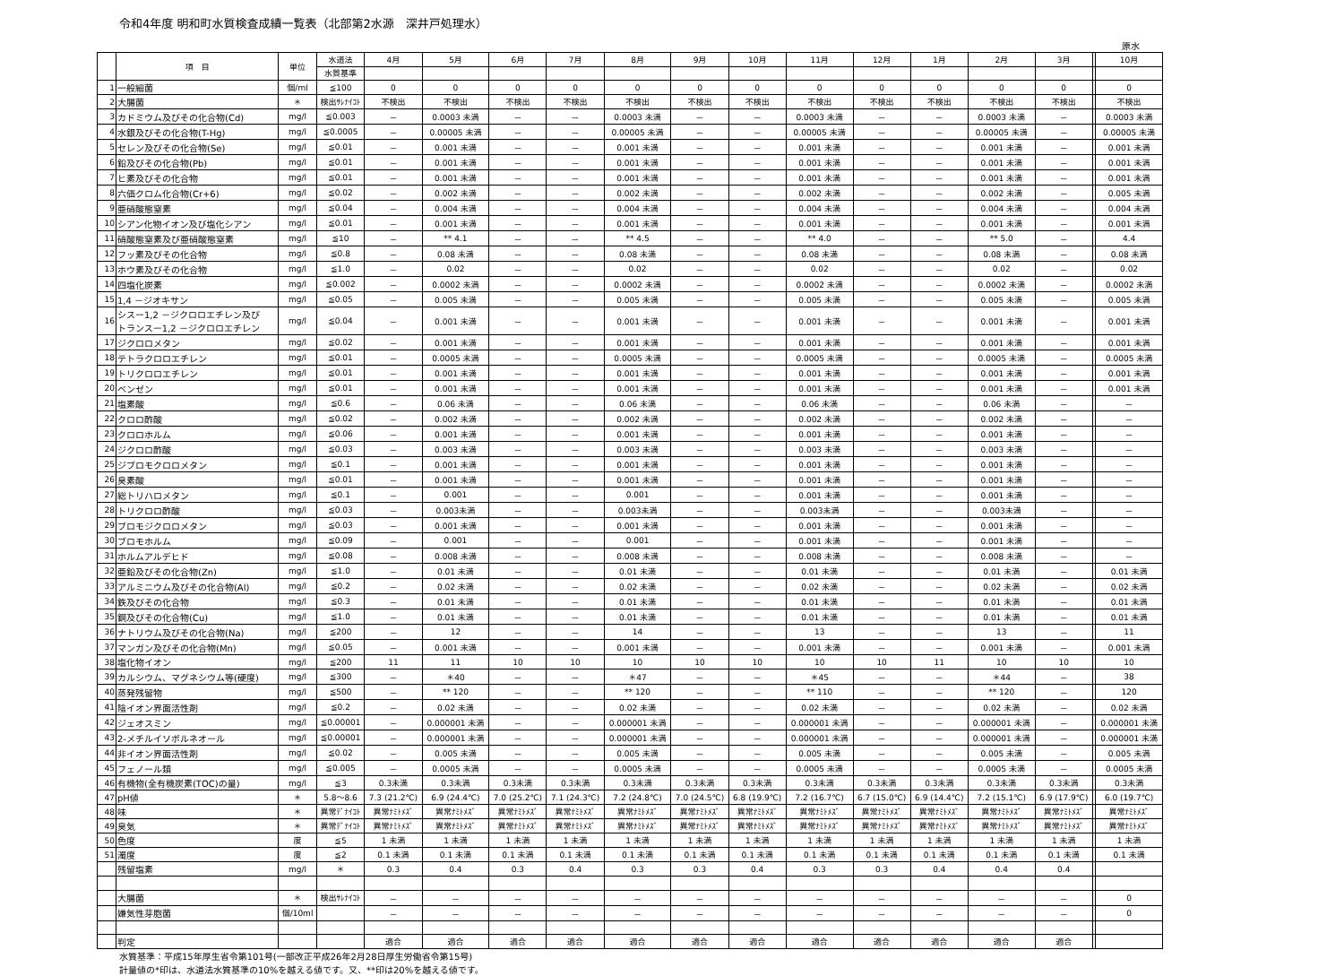令和4年度 明和町水質検査成績一覧表（北部第2水源　深井戸処理水）
原水
| | 項 目 | 単位 | 水道法 | 4月 | 5月 | 6月 | 7月 | 8月 | 9月 | 10月 | 11月 | 12月 | 1月 | 2月 | 3月 | | 10月 |
| --- | --- | --- | --- | --- | --- | --- | --- | --- | --- | --- | --- | --- | --- | --- | --- | --- | --- |
| | | | 水質基準 | | | | | | | | | | | | | | |
| 1 | 一般細菌 | 個/ml | ≦100 | 0 | 0 | 0 | 0 | 0 | 0 | 0 | 0 | 0 | 0 | 0 | 0 | | 0 |
| 2 | 大腸菌 | ＊ | 検出ｻﾚﾅｲｺﾄ | 不検出 | 不検出 | 不検出 | 不検出 | 不検出 | 不検出 | 不検出 | 不検出 | 不検出 | 不検出 | 不検出 | 不検出 | | 不検出 |
| 3 | カドミウム及びその化合物(Cd) | mg/l | ≦0.003 | － | 0.0003 未満 | － | － | 0.0003 未満 | － | － | 0.0003 未満 | － | － | 0.0003 未満 | － | | 0.0003 未満 |
| 4 | 水銀及びその化合物(T-Hg) | mg/l | ≦0.0005 | － | 0.00005 未満 | － | － | 0.00005 未満 | － | － | 0.00005 未満 | － | － | 0.00005 未満 | － | | 0.00005 未満 |
| 5 | セレン及びその化合物(Se) | mg/l | ≦0.01 | － | 0.001 未満 | － | － | 0.001 未満 | － | － | 0.001 未満 | － | － | 0.001 未満 | － | | 0.001 未満 |
| 6 | 鉛及びその化合物(Pb) | mg/l | ≦0.01 | － | 0.001 未満 | － | － | 0.001 未満 | － | － | 0.001 未満 | － | － | 0.001 未満 | － | | 0.001 未満 |
| 7 | ヒ素及びその化合物 | mg/l | ≦0.01 | － | 0.001 未満 | － | － | 0.001 未満 | － | － | 0.001 未満 | － | － | 0.001 未満 | － | | 0.001 未満 |
| 8 | 六価クロム化合物(Cr+6) | mg/l | ≦0.02 | － | 0.002 未満 | － | － | 0.002 未満 | － | － | 0.002 未満 | － | － | 0.002 未満 | － | | 0.005 未満 |
| 9 | 亜硝酸態窒素 | mg/l | ≦0.04 | － | 0.004 未満 | － | － | 0.004 未満 | － | － | 0.004 未満 | － | － | 0.004 未満 | － | | 0.004 未満 |
| 10 | シアン化物イオン及び塩化シアン | mg/l | ≦0.01 | － | 0.001 未満 | － | － | 0.001 未満 | － | － | 0.001 未満 | － | － | 0.001 未満 | － | | 0.001 未満 |
| 11 | 硝酸態窒素及び亜硝酸態窒素 | mg/l | ≦10 | － | ** 4.1 | － | － | ** 4.5 | － | － | ** 4.0 | － | － | ** 5.0 | － | | 4.4 |
| 12 | フッ素及びその化合物 | mg/l | ≦0.8 | － | 0.08 未満 | － | － | 0.08 未満 | － | － | 0.08 未満 | － | － | 0.08 未満 | － | | 0.08 未満 |
| 13 | ホウ素及びその化合物 | mg/l | ≦1.0 | － | 0.02 | － | － | 0.02 | － | － | 0.02 | － | － | 0.02 | － | | 0.02 |
| 14 | 四塩化炭素 | mg/l | ≦0.002 | － | 0.0002 未満 | － | － | 0.0002 未満 | － | － | 0.0002 未満 | － | － | 0.0002 未満 | － | | 0.0002 未満 |
| 15 | 1,4 －ジオキサン | mg/l | ≦0.05 | － | 0.005 未満 | － | － | 0.005 未満 | － | － | 0.005 未満 | － | － | 0.005 未満 | － | | 0.005 未満 |
| 16 | シスー1,2 －ジクロロエチレン及び トランスー1,2 －ジクロロエチレン | mg/l | ≦0.04 | － | 0.001 未満 | － | － | 0.001 未満 | － | － | 0.001 未満 | － | － | 0.001 未満 | － | | 0.001 未満 |
| 17 | ジクロロメタン | mg/l | ≦0.02 | － | 0.001 未満 | － | － | 0.001 未満 | － | － | 0.001 未満 | － | － | 0.001 未満 | － | | 0.001 未満 |
| 18 | テトラクロロエチレン | mg/l | ≦0.01 | － | 0.0005 未満 | － | － | 0.0005 未満 | － | － | 0.0005 未満 | － | － | 0.0005 未満 | － | | 0.0005 未満 |
| 19 | トリクロロエチレン | mg/l | ≦0.01 | － | 0.001 未満 | － | － | 0.001 未満 | － | － | 0.001 未満 | － | － | 0.001 未満 | － | | 0.001 未満 |
| 20 | ベンゼン | mg/l | ≦0.01 | － | 0.001 未満 | － | － | 0.001 未満 | － | － | 0.001 未満 | － | － | 0.001 未満 | － | | 0.001 未満 |
| 21 | 塩素酸 | mg/l | ≦0.6 | － | 0.06 未満 | － | － | 0.06 未満 | － | － | 0.06 未満 | － | － | 0.06 未満 | － | | － |
| 22 | クロロ酢酸 | mg/l | ≦0.02 | － | 0.002 未満 | － | － | 0.002 未満 | － | － | 0.002 未満 | － | － | 0.002 未満 | － | | － |
| 23 | クロロホルム | mg/l | ≦0.06 | － | 0.001 未満 | － | － | 0.001 未満 | － | － | 0.001 未満 | － | － | 0.001 未満 | － | | － |
| 24 | ジクロロ酢酸 | mg/l | ≦0.03 | － | 0.003 未満 | － | － | 0.003 未満 | － | － | 0.003 未満 | － | － | 0.003 未満 | － | | － |
| 25 | ジブロモクロロメタン | mg/l | ≦0.1 | － | 0.001 未満 | － | － | 0.001 未満 | － | － | 0.001 未満 | － | － | 0.001 未満 | － | | － |
| 26 | 臭素酸 | mg/l | ≦0.01 | － | 0.001 未満 | － | － | 0.001 未満 | － | － | 0.001 未満 | － | － | 0.001 未満 | － | | － |
| 27 | 総トリハロメタン | mg/l | ≦0.1 | － | 0.001 | － | － | 0.001 | － | － | 0.001 未満 | － | － | 0.001 未満 | － | | － |
| 28 | トリクロロ酢酸 | mg/l | ≦0.03 | － | 0.003未満 | － | － | 0.003未満 | － | － | 0.003未満 | － | － | 0.003未満 | － | | － |
| 29 | ブロモジクロロメタン | mg/l | ≦0.03 | － | 0.001 未満 | － | － | 0.001 未満 | － | － | 0.001 未満 | － | － | 0.001 未満 | － | | － |
| 30 | ブロモホルム | mg/l | ≦0.09 | － | 0.001 | － | － | 0.001 | － | － | 0.001 未満 | － | － | 0.001 未満 | － | | － |
| 31 | ホルムアルデヒド | mg/l | ≦0.08 | － | 0.008 未満 | － | － | 0.008 未満 | － | － | 0.008 未満 | － | － | 0.008 未満 | － | | － |
| 32 | 亜鉛及びその化合物(Zn) | mg/l | ≦1.0 | － | 0.01 未満 | － | － | 0.01 未満 | － | － | 0.01 未満 | － | － | 0.01 未満 | － | | 0.01 未満 |
| 33 | アルミニウム及びその化合物(Al) | mg/l | ≦0.2 | － | 0.02 未満 | － | － | 0.02 未満 | － | － | 0.02 未満 | － | － | 0.02 未満 | － | | 0.02 未満 |
| 34 | 鉄及びその化合物 | mg/l | ≦0.3 | － | 0.01 未満 | － | － | 0.01 未満 | － | － | 0.01 未満 | － | － | 0.01 未満 | － | | 0.01 未満 |
| 35 | 銅及びその化合物(Cu) | mg/l | ≦1.0 | － | 0.01 未満 | － | － | 0.01 未満 | － | － | 0.01 未満 | － | － | 0.01 未満 | － | | 0.01 未満 |
| 36 | ナトリウム及びその化合物(Na) | mg/l | ≦200 | － | 12 | － | － | 14 | － | － | 13 | － | － | 13 | － | | 11 |
| 37 | マンガン及びその化合物(Mn) | mg/l | ≦0.05 | － | 0.001 未満 | － | － | 0.001 未満 | － | － | 0.001 未満 | － | － | 0.001 未満 | － | | 0.001 未満 |
| 38 | 塩化物イオン | mg/l | ≦200 | 11 | 11 | 10 | 10 | 10 | 10 | 10 | 10 | 10 | 11 | 10 | 10 | | 10 |
| 39 | カルシウム、マグネシウム等(硬度) | mg/l | ≦300 | － | ＊40 | － | － | ＊47 | － | － | ＊45 | － | － | ＊44 | － | | 38 |
| 40 | 蒸発残留物 | mg/l | ≦500 | － | ** 120 | － | － | ** 120 | － | － | ** 110 | － | － | ** 120 | － | | 120 |
| 41 | 陰イオン界面活性剤 | mg/l | ≦0.2 | － | 0.02 未満 | － | － | 0.02 未満 | － | － | 0.02 未満 | － | － | 0.02 未満 | － | | 0.02 未満 |
| 42 | ジェオスミン | mg/l | ≦0.00001 | － | 0.000001 未満 | － | － | 0.000001 未満 | － | － | 0.000001 未満 | － | － | 0.000001 未満 | － | | 0.000001 未満 |
| 43 | 2-メチルイソボルネオール | mg/l | ≦0.00001 | － | 0.000001 未満 | － | － | 0.000001 未満 | － | － | 0.000001 未満 | － | － | 0.000001 未満 | － | | 0.000001 未満 |
| 44 | 非イオン界面活性剤 | mg/l | ≦0.02 | － | 0.005 未満 | － | － | 0.005 未満 | － | － | 0.005 未満 | － | － | 0.005 未満 | － | | 0.005 未満 |
| 45 | フェノール類 | mg/l | ≦0.005 | － | 0.0005 未満 | － | － | 0.0005 未満 | － | － | 0.0005 未満 | － | － | 0.0005 未満 | － | | 0.0005 未満 |
| 46 | 有機物(全有機炭素(TOC)の量) | mg/l | ≦3 | 0.3未満 | 0.3未満 | 0.3未満 | 0.3未満 | 0.3未満 | 0.3未満 | 0.3未満 | 0.3未満 | 0.3未満 | 0.3未満 | 0.3未満 | 0.3未満 | | 0.3未満 |
| 47 | pH値 | ＊ | 5.8～8.6 | 7.3 (21.2℃) | 6.9 (24.4℃) | 7.0 (25.2℃) | 7.1 (24.3℃) | 7.2 (24.8℃) | 7.0 (24.5℃) | 6.8 (19.9℃) | 7.2 (16.7℃) | 6.7 (15.0℃) | 6.9 (14.4℃) | 7.2 (15.1℃) | 6.9 (17.9℃) | | 6.0 (19.7℃) |
| 48 | 味 | ＊ | 異常ﾃﾞﾅｲｺﾄ | 異常ﾅﾐﾄﾒｽﾞ | 異常ﾅﾐﾄﾒｽﾞ | 異常ﾅﾐﾄﾒｽﾞ | 異常ﾅﾐﾄﾒｽﾞ | 異常ﾅﾐﾄﾒｽﾞ | 異常ﾅﾐﾄﾒｽﾞ | 異常ﾅﾐﾄﾒｽﾞ | 異常ﾅﾐﾄﾒｽﾞ | 異常ﾅﾐﾄﾒｽﾞ | 異常ﾅﾐﾄﾒｽﾞ | 異常ﾅﾐﾄﾒｽﾞ | 異常ﾅﾐﾄﾒｽﾞ | | 異常ﾅﾐﾄﾒｽﾞ |
| 49 | 臭気 | ＊ | 異常ﾃﾞﾅｲｺﾄ | 異常ﾅﾐﾄﾒｽﾞ | 異常ﾅﾐﾄﾒｽﾞ | 異常ﾅﾐﾄﾒｽﾞ | 異常ﾅﾐﾄﾒｽﾞ | 異常ﾅﾐﾄﾒｽﾞ | 異常ﾅﾐﾄﾒｽﾞ | 異常ﾅﾐﾄﾒｽﾞ | 異常ﾅﾐﾄﾒｽﾞ | 異常ﾅﾐﾄﾒｽﾞ | 異常ﾅﾐﾄﾒｽﾞ | 異常ﾅﾐﾄﾒｽﾞ | 異常ﾅﾐﾄﾒｽﾞ | | 異常ﾅﾐﾄﾒｽﾞ |
| 50 | 色度 | 度 | ≦5 | 1 未満 | 1 未満 | 1 未満 | 1 未満 | 1 未満 | 1 未満 | 1 未満 | 1 未満 | 1 未満 | 1 未満 | 1 未満 | 1 未満 | | 1 未満 |
| 51 | 濁度 | 度 | ≦2 | 0.1 未満 | 0.1 未満 | 0.1 未満 | 0.1 未満 | 0.1 未満 | 0.1 未満 | 0.1 未満 | 0.1 未満 | 0.1 未満 | 0.1 未満 | 0.1 未満 | 0.1 未満 | | 0.1 未満 |
| | 残留塩素 | mg/l | ＊ | 0.3 | 0.4 | 0.3 | 0.4 | 0.3 | 0.3 | 0.4 | 0.3 | 0.3 | 0.4 | 0.4 | 0.4 | | |
| | 大腸菌 | ＊ | 検出ｻﾚﾅｲｺﾄ | － | － | － | － | － | － | － | － | － | － | － | － | | 0 |
| | 嫌気性芽胞菌 | 個/10ml | | － | － | － | － | － | － | － | － | － | － | － | － | | 0 |
| | 判定 | | | 適合 | 適合 | 適合 | 適合 | 適合 | 適合 | 適合 | 適合 | 適合 | 適合 | 適合 | 適合 | | |
水質基準：平成15年厚生省令第101号(一部改正平成26年2月28日厚生労働省令第15号)
計量値の*印は、水道法水質基準の10%を越える値です。又、**印は20%を越える値です。